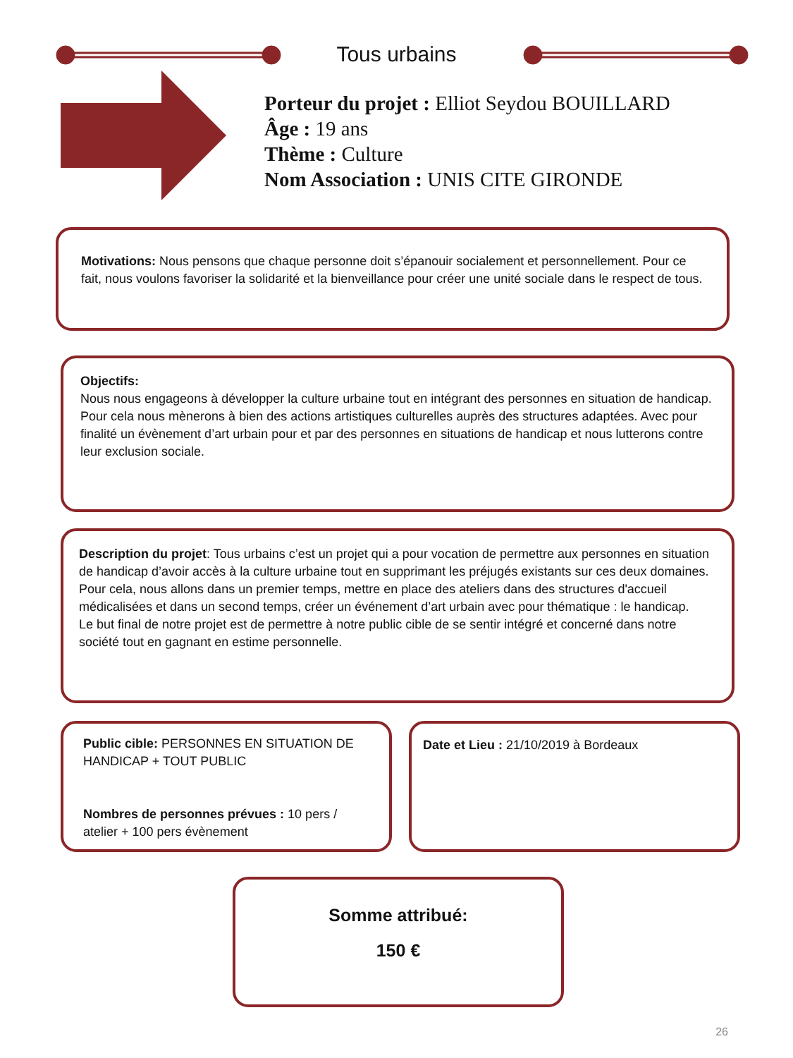Tous urbains
Porteur du projet : Elliot Seydou BOUILLARD
Âge : 19 ans
Thème : Culture
Nom Association : UNIS CITE GIRONDE
Motivations: Nous pensons que chaque personne doit s’épanouir socialement et personnellement. Pour ce fait, nous voulons favoriser la solidarité et la bienveillance pour créer une unité sociale dans le respect de tous.
Objectifs:
Nous nous engageons à développer la culture urbaine tout en intégrant des personnes en situation de handicap. Pour cela nous mènerons à bien des actions artistiques culturelles auprès des structures adaptées. Avec pour finalité un évènement d’art urbain pour et par des personnes en situations de handicap et nous lutterons contre leur exclusion sociale.
Description du projet: Tous urbains c’est un projet qui a pour vocation de permettre aux personnes en situation de handicap d’avoir accès à la culture urbaine tout en supprimant les préjugés existants sur ces deux domaines.
Pour cela, nous allons dans un premier temps, mettre en place des ateliers dans des structures d'accueil médicalisées et dans un second temps, créer un événement d’art urbain avec pour thématique : le handicap.
Le but final de notre projet est de permettre à notre public cible de se sentir intégré et concerné dans notre société tout en gagnant en estime personnelle.
Public cible: PERSONNES EN SITUATION DE HANDICAP + TOUT PUBLIC
Nombres de personnes prévues : 10 pers / atelier + 100 pers évènement
Date et Lieu : 21/10/2019 à Bordeaux
Somme attribué:
150 €
26